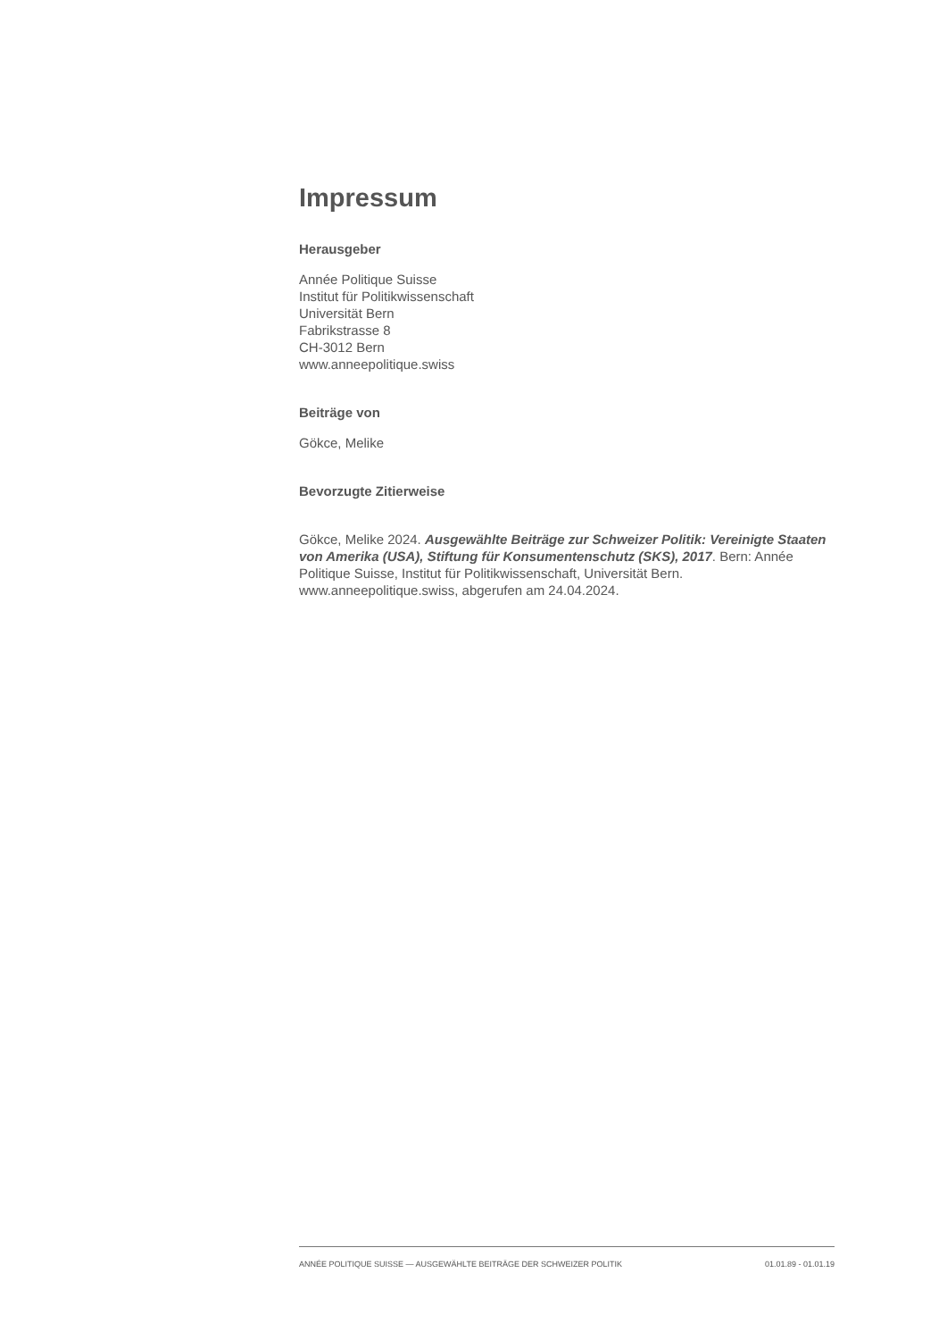Impressum
Herausgeber
Année Politique Suisse
Institut für Politikwissenschaft
Universität Bern
Fabrikstrasse 8
CH-3012 Bern
www.anneepolitique.swiss
Beiträge von
Gökce, Melike
Bevorzugte Zitierweise
Gökce, Melike 2024. Ausgewählte Beiträge zur Schweizer Politik: Vereinigte Staaten von Amerika (USA), Stiftung für Konsumentenschutz (SKS), 2017. Bern: Année Politique Suisse, Institut für Politikwissenschaft, Universität Bern. www.anneepolitique.swiss, abgerufen am 24.04.2024.
ANNÉE POLITIQUE SUISSE — AUSGEWÄHLTE BEITRÄGE DER SCHWEIZER POLITIK 01.01.89 - 01.01.19